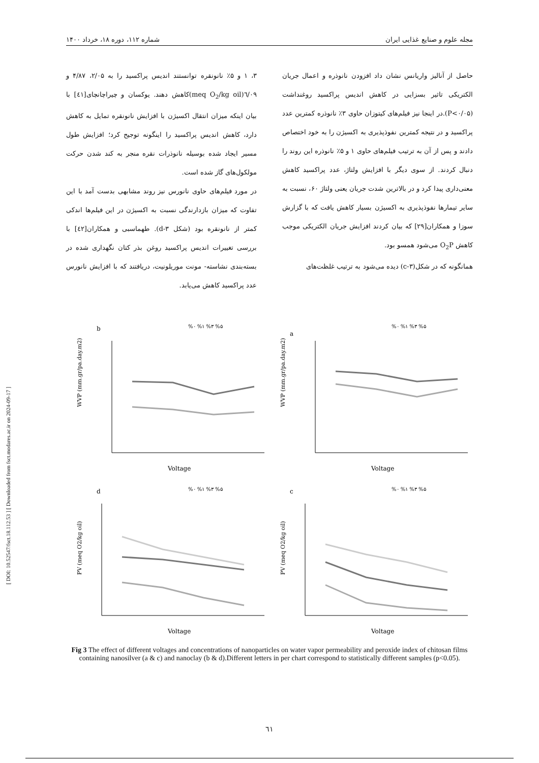مجله علوم و صنایع غذایی ایران شماره ۱۱۲، دوره ۱۸، خرداد ۱۴۰۰
حاصل از آنالیز واریانس نشان داد افزودن نانوذره و اعمال جریان الکتریکی تاثیر بسزایی در کاهش اندیس پراکسید روغنداشت (P<۰/۰۵).در اینجا نیز فیلم‌های کیتوزان حاوی ۳٪ نانوذره کمترین عدد پراکسید و در نتیجه کمترین نفوذپذیری به اکسیژن را به خود اختصاص دادند و پس از آن به ترتیب فیلم‌های حاوی ۱ و ۵٪ نانوذره این روند را دنبال کردند. از سوی دیگر با افزایش ولتاژ، عدد پراکسید کاهش معنی‌داری پیدا کرد و در بالاترین شدت جریان یعنی ولتاژ ۶۰، نسبت به سایر تیمارها نفوذپذیری به اکسیژن بسیار کاهش یافت که با گزارش سوزا و همکاران[۲۹] که بیان کردند افزایش جریان الکتریکی موجب کاهش O<sub>2</sub>P می‌شود همسو بود.
همانگونه که در شکل(c-۳) دیده می‌شود به ترتیب غلظت‌های
۳، ۱ و ۵٪ نانونقره توانستند اندیس پراکسید را به ۲/۰۵، ۴/۸۷ و ٦/٠٩(meq O<sub>2</sub>/kg oil)کاهش دهند. یوکسان و چیراچانچای[٤١] با بیان اینکه میزان انتقال اکسیژن با افزایش نانونقره تمایل به کاهش دارد، کاهش اندیس پراکسید را اینگونه توجیح کرد؛ افزایش طول مسیر ایجاد شده بوسیله نانوذرات نقره منجر به کند شدن حرکت مولکول‌های گاز شده است.
در مورد فیلم‌های حاوی نانورس نیز روند مشابهی بدست آمد با این تفاوت که میزان بازدارندگی نسبت به اکسیژن در این فیلم‌ها اندکی کمتر از نانونقره بود (شکل d-۳). طهماسبی و همکاران[٤٢] با بررسی تغییرات اندیس پراکسید روغن بذر کتان نگهداری شده در بسته‌بندی نشاسته- مونت موریلونیت، دریافتند که با افزایش نانورس عدد پراکسید کاهش می‌یابد.
b
%۰ %۱ %۳ %۵
WVP (mm.gr/pa.day.m2)
Voltage
a
%۰ %۱ %۳ %۵
WVP (mm.gr/pa.day.m2)
Voltage
d
%۰ %۱ %۳ %۵
PV (meq O2/kg oil)
Voltage
c
%۰ %۱ %۳ %۵
PV (meq O2/kg oil)
Voltage
Fig 3 The effect of different voltages and concentrations of nanoparticles on water vapor permeability and peroxide index of chitosan films containing nanosilver (a & c) and nanoclay (b & d).Different letters in per chart correspond to statistically different samples (p<0.05).
[ DOI: 10.52547/fsct.18.112.53 ] [ Downloaded from fsct.modares.ac.ir on 2024-09-17 ]
٦١